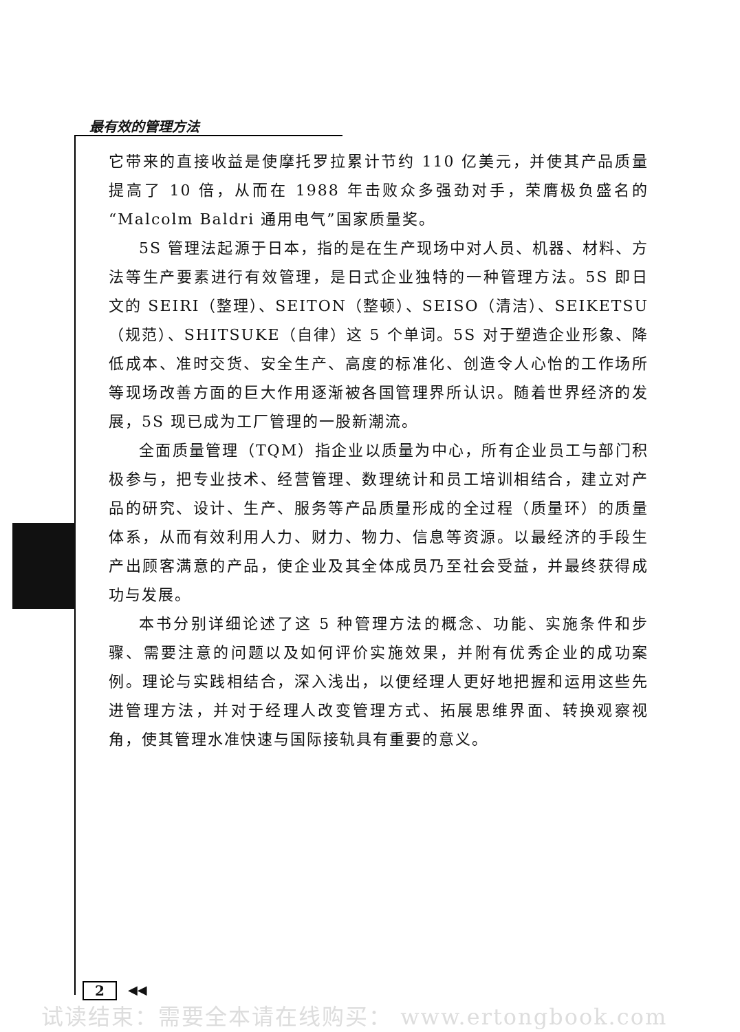最有效的管理方法
它带来的直接收益是使摩托罗拉累计节约 110 亿美元，并使其产品质量提高了 10 倍，从而在 1988 年击败众多强劲对手，荣膺极负盛名的“Malcolm Baldri 通用电气”国家质量奖。
5S 管理法起源于日本，指的是在生产现场中对人员、机器、材料、方法等生产要素进行有效管理，是日式企业独特的一种管理方法。5S 即日文的 SEIRI（整理）、SEITON（整顿）、SEISO（清洁）、SEIKETSU（规范）、SHITSUKE（自律）这 5 个单词。5S 对于塑造企业形象、降低成本、准时交货、安全生产、高度的标准化、创造令人心怡的工作场所等现场改善方面的巨大作用逐渐被各国管理界所认识。随着世界经济的发展，5S 现已成为工厂管理的一股新潮流。
全面质量管理（TQM）指企业以质量为中心，所有企业员工与部门积极参与，把专业技术、经营管理、数理统计和员工培训相结合，建立对产品的研究、设计、生产、服务等产品质量形成的全过程（质量环）的质量体系，从而有效利用人力、财力、物力、信息等资源。以最经济的手段生产出顾客满意的产品，使企业及其全体成员乃至社会受益，并最终获得成功与发展。
本书分别详细论述了这 5 种管理方法的概念、功能、实施条件和步骤、需要注意的问题以及如何评价实施效果，并附有优秀企业的成功案例。理论与实践相结合，深入浅出，以便经理人更好地把握和运用这些先进管理方法，并对于经理人改变管理方式、拓展思维界面、转换观察视角，使其管理水准快速与国际接轨具有重要的意义。
2 ◀◀
试读结束：需要全本请在线购买： www.ertongbook.com